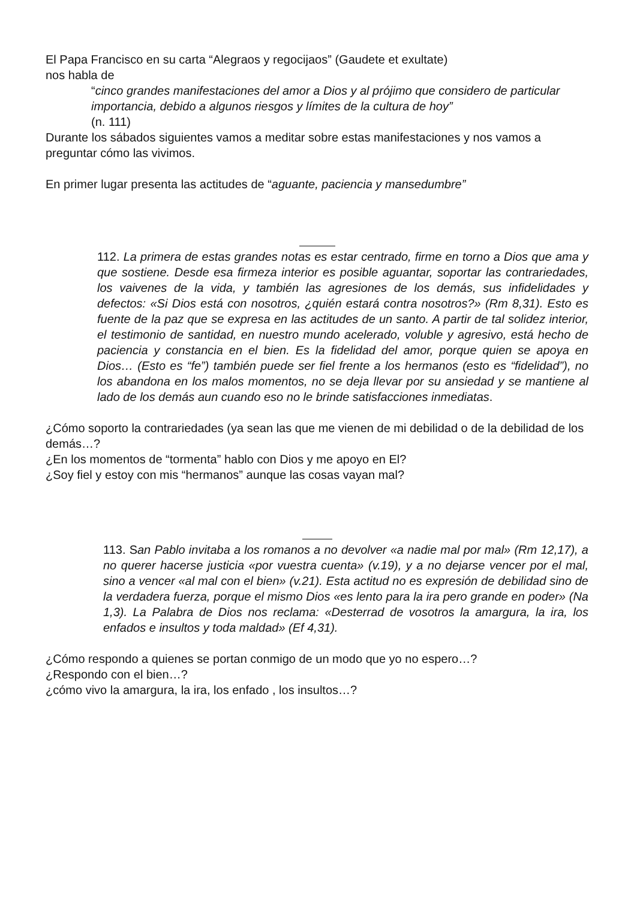El Papa Francisco en su carta “Alegraos y regocijaos” (Gaudete et exultate)
nos habla de
“cinco grandes manifestaciones del amor a Dios y al prójimo que considero de particular importancia, debido a algunos riesgos y límites de la cultura de hoy”
(n. 111)
Durante los sábados siguientes vamos a meditar sobre estas manifestaciones y nos vamos a preguntar cómo las vivimos.
En primer lugar presenta las actitudes de “aguante, paciencia y mansedumbre”
112. La primera de estas grandes notas es estar centrado, firme en torno a Dios que ama y que sostiene. Desde esa firmeza interior es posible aguantar, soportar las contrariedades, los vaivenes de la vida, y también las agresiones de los demás, sus infidelidades y defectos: «Si Dios está con nosotros, ¿quién estará contra nosotros?» (Rm 8,31). Esto es fuente de la paz que se expresa en las actitudes de un santo. A partir de tal solidez interior, el testimonio de santidad, en nuestro mundo acelerado, voluble y agresivo, está hecho de paciencia y constancia en el bien. Es la fidelidad del amor, porque quien se apoya en Dios… (Esto es “fe”) también puede ser fiel frente a los hermanos (esto es “fidelidad”), no los abandona en los malos momentos, no se deja llevar por su ansiedad y se mantiene al lado de los demás aun cuando eso no le brinde satisfacciones inmediatas.
¿Cómo soporto la contrariedades (ya sean las que me vienen de mi debilidad o de la debilidad de los demás…?
¿En los momentos de “tormenta” hablo con Dios y me apoyo en El?
¿Soy fiel y estoy con mis “hermanos” aunque las cosas vayan mal?
113. San Pablo invitaba a los romanos a no devolver «a nadie mal por mal» (Rm 12,17), a no querer hacerse justicia «por vuestra cuenta» (v.19), y a no dejarse vencer por el mal, sino a vencer «al mal con el bien» (v.21). Esta actitud no es expresión de debilidad sino de la verdadera fuerza, porque el mismo Dios «es lento para la ira pero grande en poder» (Na 1,3). La Palabra de Dios nos reclama: «Desterrad de vosotros la amargura, la ira, los enfados e insultos y toda maldad» (Ef 4,31).
¿Cómo respondo a quienes se portan conmigo de un modo que yo no espero…?
¿Respondo con el bien…?
¿cómo vivo la amargura, la ira, los enfado , los insultos…?